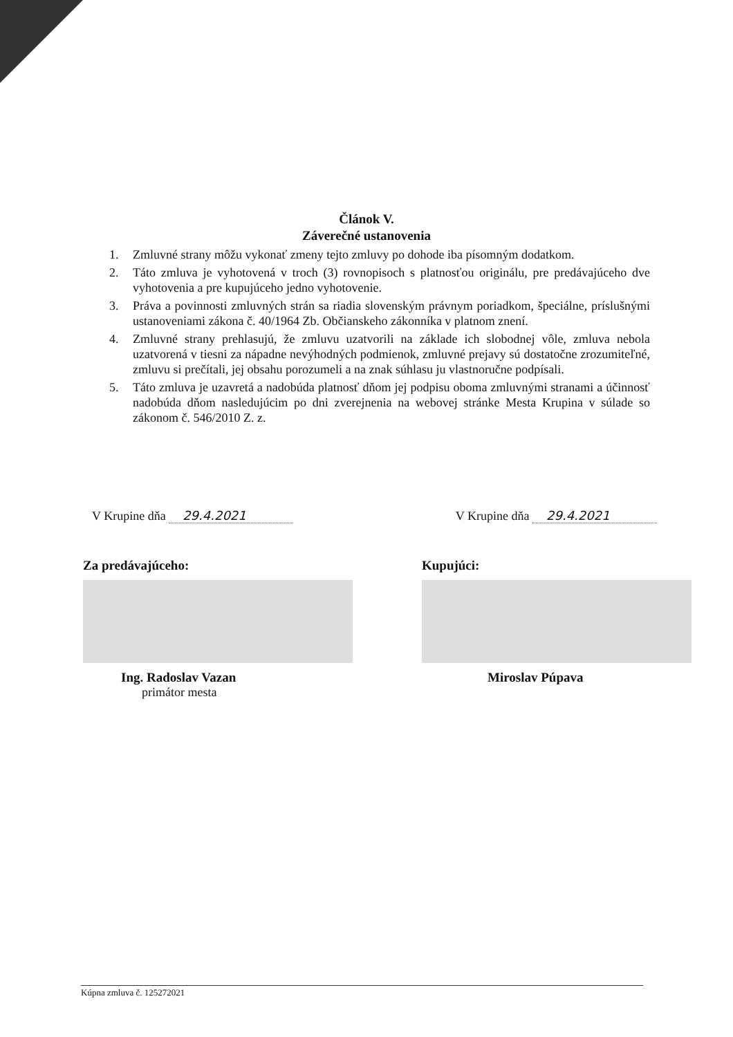Článok V.
Záverečné ustanovenia
1. Zmluvné strany môžu vykonať zmeny tejto zmluvy po dohode iba písomným dodatkom.
2. Táto zmluva je vyhotovená v troch (3) rovnopisoch s platnosťou originálu, pre predávajúceho dve vyhotovenia a pre kupujúceho jedno vyhotovenie.
3. Práva a povinnosti zmluvných strán sa riadia slovenským právnym poriadkom, špeciálne, príslušnými ustanoveniami zákona č. 40/1964 Zb. Občianskeho zákonníka v platnom znení.
4. Zmluvné strany prehlasujú, že zmluvu uzatvorili na základe ich slobodnej vôle, zmluva nebola uzatvorená v tiesni za nápadne nevýhodných podmienok, zmluvné prejavy sú dostatočne zrozumiteľné, zmluvu si prečítali, jej obsahu porozumeli a na znak súhlasu ju vlastnoručne podpísali.
5. Táto zmluva je uzavretá a nadobúda platnosť dňom jej podpisu oboma zmluvnými stranami a účinnosť nadobúda dňom nasledujúcim po dni zverejnenia na webovej stránke Mesta Krupina v súlade so zákonom č. 546/2010 Z. z.
V Krupine dňa 29.4.2021 V Krupine dňa 29.4.2021
Za predávajúceho:
Ing. Radoslav Vazan
primátor mesta
Kupujúci:
Miroslav Púpava
Kúpna zmluva č. 125272021